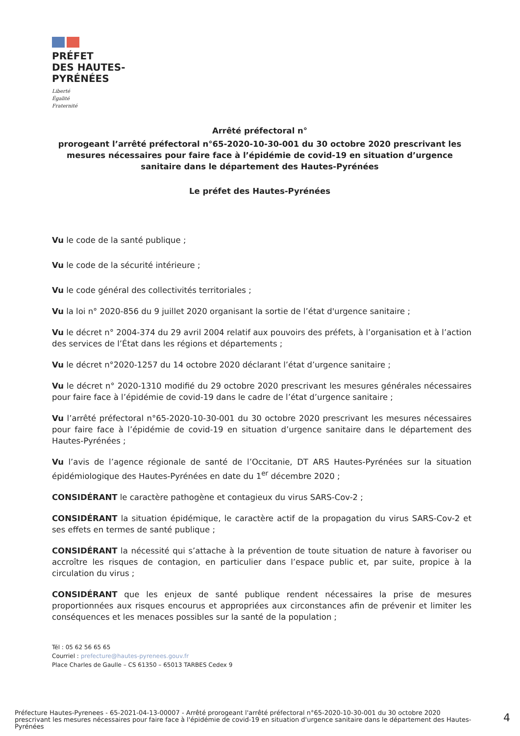PRÉFET
DES HAUTES-
PYRÉNÉES
Liberté
Égalité
Fraternité
Arrêté préfectoral n°
prorogeant l’arrêté préfectoral n°65-2020-10-30-001 du 30 octobre 2020 prescrivant les mesures nécessaires pour faire face à l’épidémie de covid-19 en situation d’urgence sanitaire dans le département des Hautes-Pyrénées
Le préfet des Hautes-Pyrénées
Vu le code de la santé publique ;
Vu le code de la sécurité intérieure ;
Vu le code général des collectivités territoriales ;
Vu la loi n° 2020-856 du 9 juillet 2020 organisant la sortie de l’état d'urgence sanitaire ;
Vu le décret n° 2004-374 du 29 avril 2004 relatif aux pouvoirs des préfets, à l’organisation et à l’action des services de l’État dans les régions et départements ;
Vu le décret n°2020-1257 du 14 octobre 2020 déclarant l’état d’urgence sanitaire ;
Vu le décret n° 2020-1310 modifié du 29 octobre 2020 prescrivant les mesures générales nécessaires pour faire face à l’épidémie de covid-19 dans le cadre de l’état d’urgence sanitaire ;
Vu l’arrêté préfectoral n°65-2020-10-30-001 du 30 octobre 2020 prescrivant les mesures nécessaires pour faire face à l’épidémie de covid-19 en situation d’urgence sanitaire dans le département des Hautes-Pyrénées ;
Vu l’avis de l’agence régionale de santé de l’Occitanie, DT ARS Hautes-Pyrénées sur la situation épidémiologique des Hautes-Pyrénées en date du 1<sup>er</sup> décembre 2020 ;
CONSIDÉRANT le caractère pathogène et contagieux du virus SARS-Cov-2 ;
CONSIDÉRANT la situation épidémique, le caractère actif de la propagation du virus SARS-Cov-2 et ses effets en termes de santé publique ;
CONSIDÉRANT la nécessité qui s’attache à la prévention de toute situation de nature à favoriser ou accroître les risques de contagion, en particulier dans l’espace public et, par suite, propice à la circulation du virus ;
CONSIDÉRANT que les enjeux de santé publique rendent nécessaires la prise de mesures proportionnées aux risques encourus et appropriées aux circonstances afin de prévenir et limiter les conséquences et les menaces possibles sur la santé de la population ;
Tél : 05 62 56 65 65
Courriel : prefecture@hautes-pyrenees.gouv.fr
Place Charles de Gaulle – CS 61350 – 65013 TARBES Cedex 9
Préfecture Hautes-Pyrenees - 65-2021-04-13-00007 - Arrêté prorogeant l'arrêté préfectoral n°65-2020-10-30-001 du 30 octobre 2020 prescrivant les mesures nécessaires pour faire face à l'épidémie de covid-19 en situation d'urgence sanitaire dans le département des Hautes-Pyrénées
4